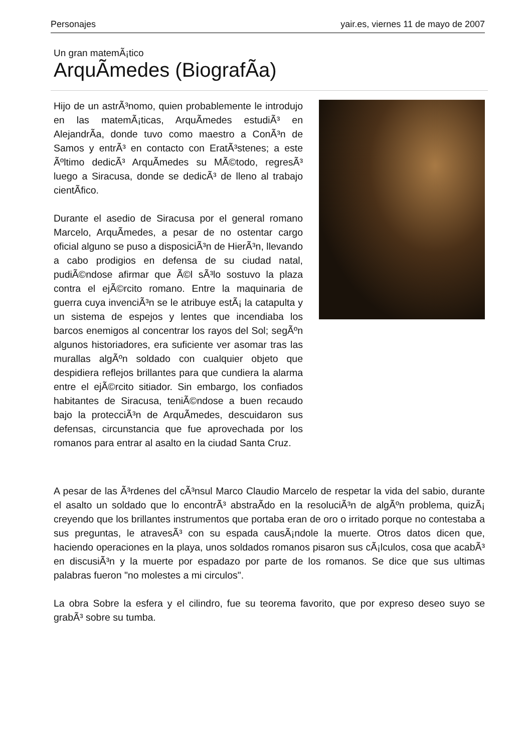Personajes yair.es, viernes 11 de mayo de 2007
Un gran matemÃ¡tico
ArquÃ­medes (BiografÃ­a)
Hijo de un astrÃ³nomo, quien probablemente le introdujo en las matemÃ¡ticas, ArquÃ­medes estudiÃ³ en AlejandrÃ­a, donde tuvo como maestro a ConÃ³n de Samos y entrÃ³ en contacto con EratÃ³stenes; a este Ãºltimo dedicÃ³ ArquÃ­medes su MÃ©todo, regresÃ³ luego a Siracusa, donde se dedicÃ³ de lleno al trabajo cientÃ­fico.
Durante el asedio de Siracusa por el general romano Marcelo, ArquÃ­medes, a pesar de no ostentar cargo oficial alguno se puso a disposiciÃ³n de HierÃ³n, llevando a cabo prodigios en defensa de su ciudad natal, pudiÃ©ndose afirmar que Ã©l sÃ³lo sostuvo la plaza contra el ejÃ©rcito romano. Entre la maquinaria de guerra cuya invenciÃ³n se le atribuye estÃ¡ la catapulta y un sistema de espejos y lentes que incendiaba los barcos enemigos al concentrar los rayos del Sol; segÃºn algunos historiadores, era suficiente ver asomar tras las murallas algÃºn soldado con cualquier objeto que despidiera reflejos brillantes para que cundiera la alarma entre el ejÃ©rcito sitiador. Sin embargo, los confiados habitantes de Siracusa, teniÃ©ndose a buen recaudo bajo la protecciÃ³n de ArquÃ­medes, descuidaron sus defensas, circunstancia que fue aprovechada por los romanos para entrar al asalto en la ciudad Santa Cruz.
A pesar de las Ã³rdenes del cÃ³nsul Marco Claudio Marcelo de respetar la vida del sabio, durante el asalto un soldado que lo encontrÃ³ abstraÃ­do en la resoluciÃ³n de algÃºn problema, quizÃ¡ creyendo que los brillantes instrumentos que portaba eran de oro o irritado porque no contestaba a sus preguntas, le atravesÃ³ con su espada causÃ¡ndole la muerte. Otros datos dicen que, haciendo operaciones en la playa, unos soldados romanos pisaron sus cÃ¡lculos, cosa que acabÃ³ en discusiÃ³n y la muerte por espadazo por parte de los romanos. Se dice que sus ultimas palabras fueron "no molestes a mi circulos".
La obra Sobre la esfera y el cilindro, fue su teorema favorito, que por expreso deseo suyo se grabÃ³ sobre su tumba.